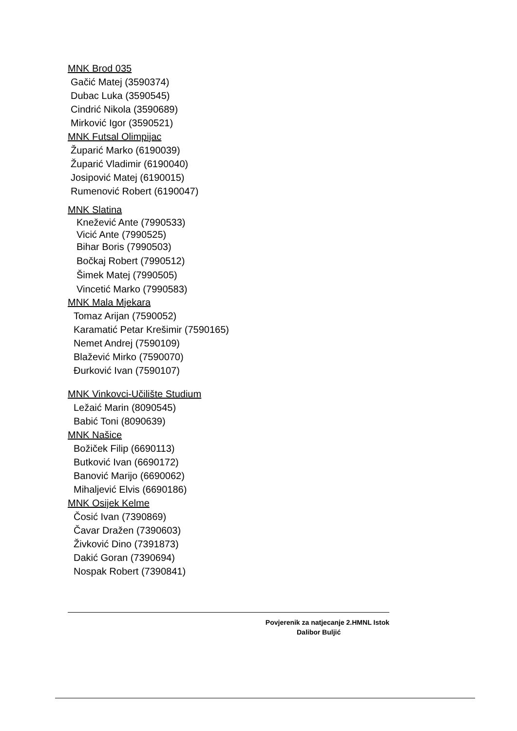MNK Brod 035
Gačić Matej (3590374)
Dubac Luka (3590545)
Cindrić Nikola (3590689)
Mirković Igor (3590521)
MNK Futsal Olimpijac
Župarić Marko (6190039)
Župarić Vladimir (6190040)
Josipović Matej (6190015)
Rumenović Robert (6190047)
MNK Slatina
Knežević Ante (7990533)
Vicić Ante (7990525)
Bihar Boris (7990503)
Bočkaj Robert (7990512)
Šimek Matej (7990505)
Vincetić Marko (7990583)
MNK Mala Mjekara
Tomaz Arijan (7590052)
Karamatić Petar Krešimir (7590165)
Nemet Andrej (7590109)
Blažević Mirko (7590070)
Đurković Ivan (7590107)
MNK Vinkovci-Učilište Studium
Ležaić Marin (8090545)
Babić Toni (8090639)
MNK Našice
Božiček Filip (6690113)
Butković Ivan (6690172)
Banović Marijo (6690062)
Mihaljević Elvis (6690186)
MNK Osijek Kelme
Čosić Ivan (7390869)
Čavar Dražen (7390603)
Živković Dino (7391873)
Dakić Goran (7390694)
Nospak Robert (7390841)
Povjerenik za natjecanje 2.HMNL Istok
Dalibor Buljić